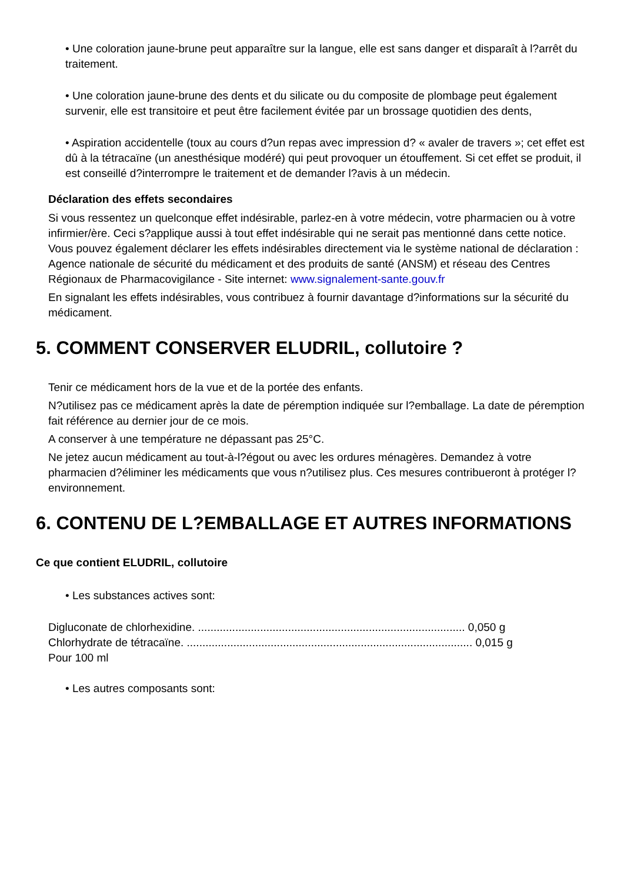• Une coloration jaune-brune peut apparaître sur la langue, elle est sans danger et disparaît à l?arrêt du traitement.
• Une coloration jaune-brune des dents et du silicate ou du composite de plombage peut également survenir, elle est transitoire et peut être facilement évitée par un brossage quotidien des dents,
• Aspiration accidentelle (toux au cours d?un repas avec impression d? « avaler de travers »; cet effet est dû à la tétracaïne (un anesthésique modéré) qui peut provoquer un étouffement. Si cet effet se produit, il est conseillé d?interrompre le traitement et de demander l?avis à un médecin.
Déclaration des effets secondaires
Si vous ressentez un quelconque effet indésirable, parlez-en à votre médecin, votre pharmacien ou à votre infirmier/ère. Ceci s?applique aussi à tout effet indésirable qui ne serait pas mentionné dans cette notice. Vous pouvez également déclarer les effets indésirables directement via le système national de déclaration : Agence nationale de sécurité du médicament et des produits de santé (ANSM) et réseau des Centres Régionaux de Pharmacovigilance - Site internet: www.signalement-sante.gouv.fr
En signalant les effets indésirables, vous contribuez à fournir davantage d?informations sur la sécurité du médicament.
5. COMMENT CONSERVER ELUDRIL, collutoire ?
Tenir ce médicament hors de la vue et de la portée des enfants.
N?utilisez pas ce médicament après la date de péremption indiquée sur l?emballage. La date de péremption fait référence au dernier jour de ce mois.
A conserver à une température ne dépassant pas 25°C.
Ne jetez aucun médicament au tout-à-l?égout ou avec les ordures ménagères. Demandez à votre pharmacien d?éliminer les médicaments que vous n?utilisez plus. Ces mesures contribueront à protéger l?environnement.
6. CONTENU DE L?EMBALLAGE ET AUTRES INFORMATIONS
Ce que contient ELUDRIL, collutoire
• Les substances actives sont:
Digluconate de chlorhexidine. ...................................................................................... 0,050 g
Chlorhydrate de tétracaïne. ............................................................................................ 0,015 g
Pour 100 ml
• Les autres composants sont: